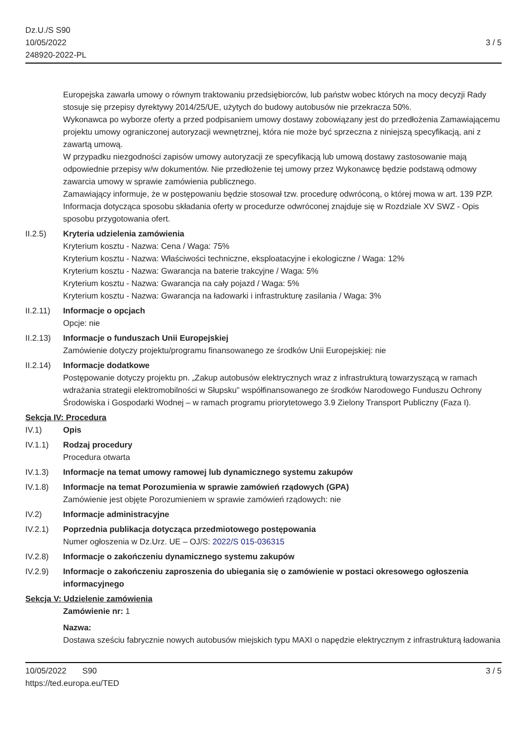Dz.U./S S90
10/05/2022
248920-2022-PL
3 / 5
Europejska zawarła umowy o równym traktowaniu przedsiębiorców, lub państw wobec których na mocy decyzji Rady stosuje się przepisy dyrektywy 2014/25/UE, użytych do budowy autobusów nie przekracza 50%.
Wykonawca po wyborze oferty a przed podpisaniem umowy dostawy zobowiązany jest do przedłożenia Zamawiającemu projektu umowy ograniczonej autoryzacji wewnętrznej, która nie może być sprzeczna z niniejszą specyfikacją, ani z zawartą umową.
W przypadku niezgodności zapisów umowy autoryzacji ze specyfikacją lub umową dostawy zastosowanie mają odpowiednie przepisy w/w dokumentów. Nie przedłożenie tej umowy przez Wykonawcę będzie podstawą odmowy zawarcia umowy w sprawie zamówienia publicznego.
Zamawiający informuje, że w postępowaniu będzie stosował tzw. procedurę odwróconą, o której mowa w art. 139 PZP. Informacja dotycząca sposobu składania oferty w procedurze odwróconej znajduje się w Rozdziale XV SWZ - Opis sposobu przygotowania ofert.
II.2.5) Kryteria udzielenia zamówienia
Kryterium kosztu - Nazwa: Cena / Waga: 75%
Kryterium kosztu - Nazwa: Właściwości techniczne, eksploatacyjne i ekologiczne / Waga: 12%
Kryterium kosztu - Nazwa: Gwarancja na baterie trakcyjne / Waga: 5%
Kryterium kosztu - Nazwa: Gwarancja na cały pojazd / Waga: 5%
Kryterium kosztu - Nazwa: Gwarancja na ładowarki i infrastrukturę zasilania / Waga: 3%
II.2.11)
Informacje o opcjach
Opcje: nie
II.2.13)
Informacje o funduszach Unii Europejskiej
Zamówienie dotyczy projektu/programu finansowanego ze środków Unii Europejskiej: nie
II.2.14)
Informacje dodatkowe
Postępowanie dotyczy projektu pn. „Zakup autobusów elektrycznych wraz z infrastrukturą towarzyszącą w ramach wdrażania strategii elektromobilności w Słupsku” współfinansowanego ze środków Narodowego Funduszu Ochrony Środowiska i Gospodarki Wodnej – w ramach programu priorytetowego 3.9 Zielony Transport Publiczny (Faza I).
Sekcja IV: Procedura
IV.1) Opis
IV.1.1) Rodzaj procedury
Procedura otwarta
IV.1.3) Informacje na temat umowy ramowej lub dynamicznego systemu zakupów
IV.1.8) Informacje na temat Porozumienia w sprawie zamówień rządowych (GPA)
Zamówienie jest objęte Porozumieniem w sprawie zamówień rządowych: nie
IV.2) Informacje administracyjne
IV.2.1) Poprzednia publikacja dotycząca przedmiotowego postępowania
Numer ogłoszenia w Dz.Urz. UE – OJ/S: 2022/S 015-036315
IV.2.8) Informacje o zakończeniu dynamicznego systemu zakupów
IV.2.9) Informacje o zakończeniu zaproszenia do ubiegania się o zamówienie w postaci okresowego ogłoszenia informacyjnego
Sekcja V: Udzielenie zamówienia
Zamówienie nr: 1
Nazwa:
Dostawa sześciu fabrycznie nowych autobusów miejskich typu MAXI o napędzie elektrycznym z infrastrukturą ładowania
10/05/2022 S90
https://ted.europa.eu/TED
3 / 5